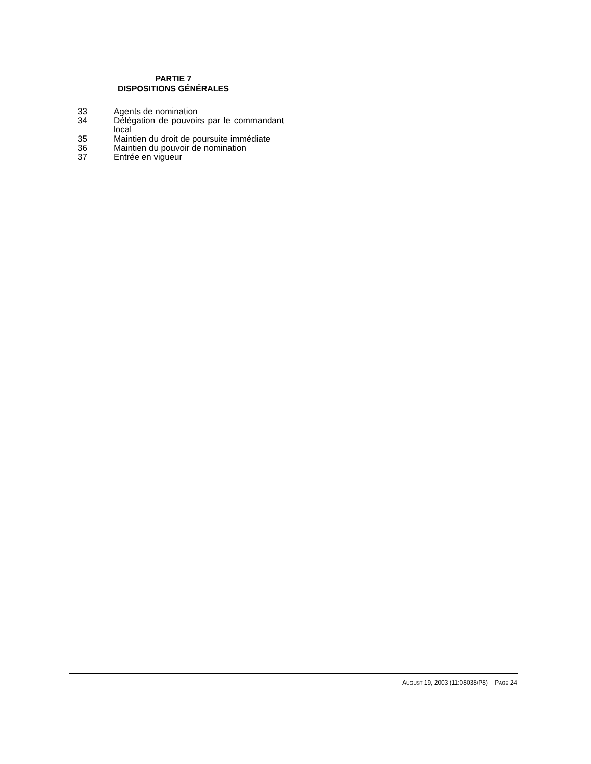PARTIE 7
DISPOSITIONS GÉNÉRALES
33 Agents de nomination
34 Délégation de pouvoirs par le commandant local
35 Maintien du droit de poursuite immédiate
36 Maintien du pouvoir de nomination
37 Entrée en vigueur
AUGUST 19, 2003 (11:08038/P8) PAGE 24